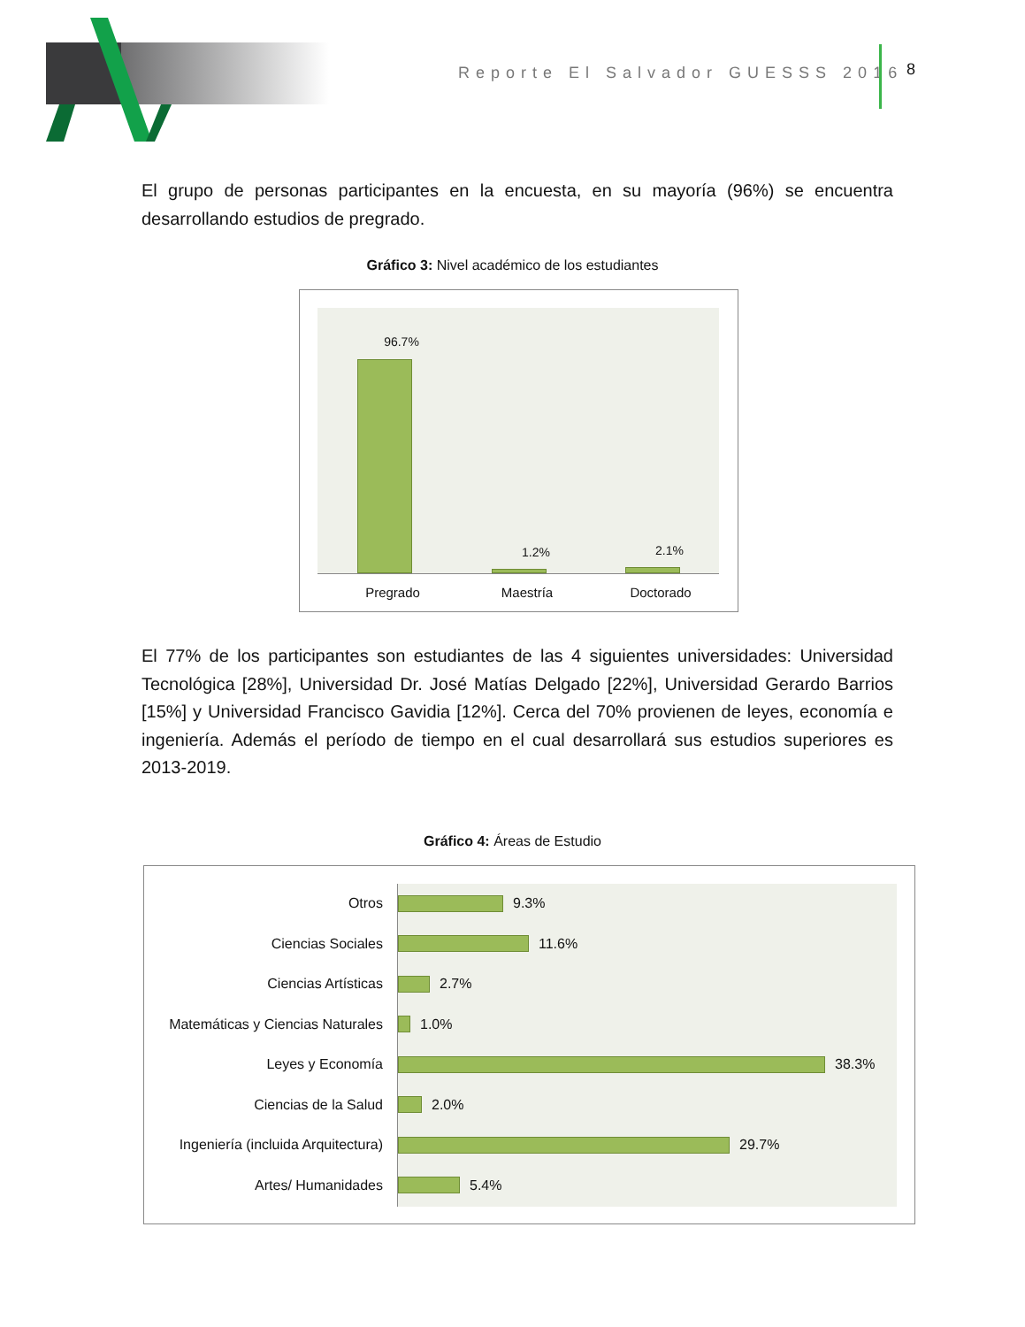Reporte El Salvador GUESSS 2016
8
El grupo de personas participantes en la encuesta, en su mayoría (96%) se encuentra desarrollando estudios de pregrado.
Gráfico 3: Nivel académico de los estudiantes
96.7%
1.2% 2.1%
Pregrado Maestría Doctorado
El 77% de los participantes son estudiantes de las 4 siguientes universidades: Universidad Tecnológica [28%], Universidad Dr. José Matías Delgado [22%], Universidad Gerardo Barrios [15%] y Universidad Francisco Gavidia [12%]. Cerca del 70% provienen de leyes, economía e ingeniería. Además el período de tiempo en el cual desarrollará sus estudios superiores es 2013-2019.
Gráfico 4: Áreas de Estudio
Otros 9.3%
Ciencias Sociales 11.6%
Ciencias Artísticas 2.7%
Matemáticas y Ciencias Naturales
1.0%
Leyes y Economía 38.3%
Ciencias de la Salud 2.0%
Ingeniería (incluida Arquitectura)
29.7%
Artes/ Humanidades 5.4%